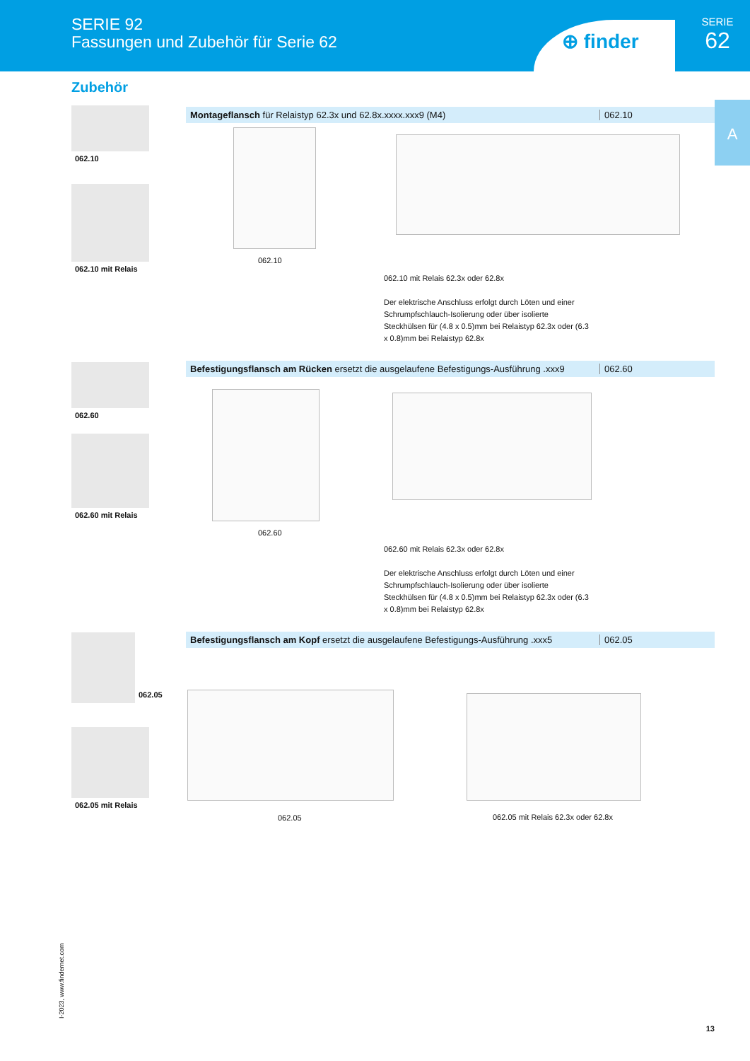SERIE 92
Fassungen und Zubehör für Serie 62
⊕ finder
SERIE
62
A
Zubehör
062.10
062.10 mit Relais
Montageflansch für Relaistyp 62.3x und 62.8x.xxxx.xxx9 (M4) 062.10
062.10
062.10 mit Relais 62.3x oder 62.8x
Der elektrische Anschluss erfolgt durch Löten und einer Schrumpfschlauch-Isolierung oder über isolierte Steckhülsen für (4.8 x 0.5)mm bei Relaistyp 62.3x oder (6.3 x 0.8)mm bei Relaistyp 62.8x
062.60
062.60 mit Relais
Befestigungsflansch am Rücken ersetzt die ausgelaufene Befestigungs-Ausführung .xxx9 062.60
062.60
062.60 mit Relais 62.3x oder 62.8x
Der elektrische Anschluss erfolgt durch Löten und einer Schrumpfschlauch-Isolierung oder über isolierte Steckhülsen für (4.8 x 0.5)mm bei Relaistyp 62.3x oder (6.3 x 0.8)mm bei Relaistyp 62.8x
062.05
062.05 mit Relais
Befestigungsflansch am Kopf ersetzt die ausgelaufene Befestigungs-Ausführung .xxx5 062.05
062.05
062.05 mit Relais 62.3x oder 62.8x
I-2023, www.findernet.com
13